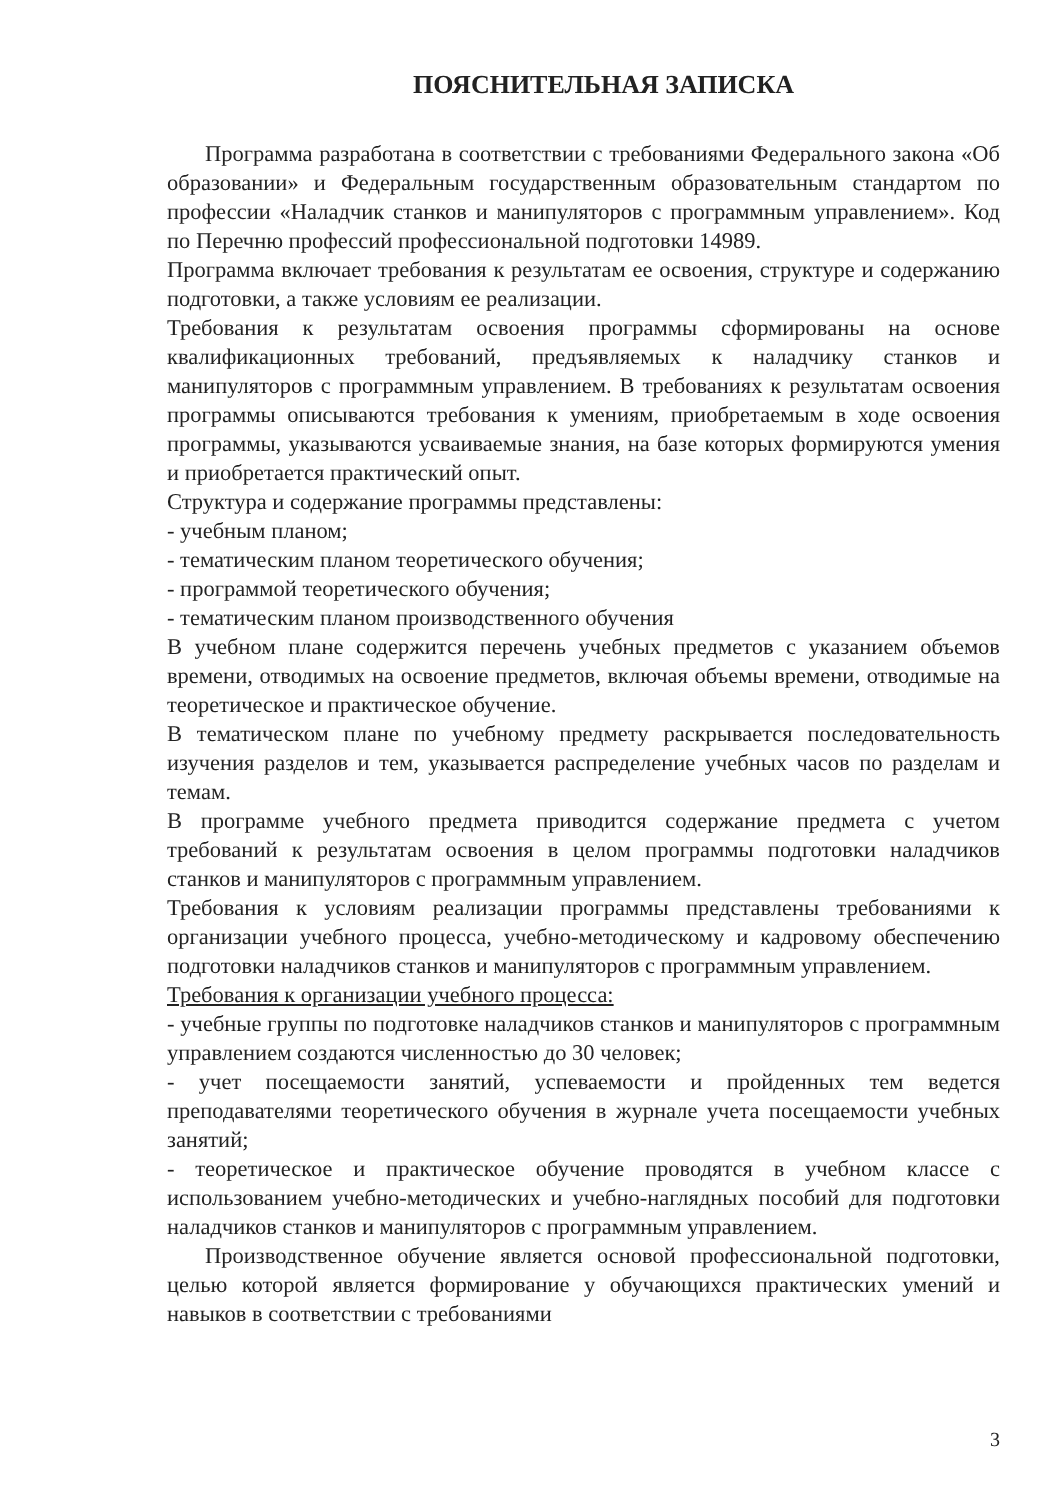ПОЯСНИТЕЛЬНАЯ ЗАПИСКА
Программа разработана в соответствии с требованиями Федерального закона «Об образовании» и Федеральным государственным образовательным стандартом по профессии «Наладчик станков и манипуляторов с программным управлением». Код по Перечню профессий профессиональной подготовки 14989.
Программа включает требования к результатам ее освоения, структуре и содержанию подготовки, а также условиям ее реализации.
Требования к результатам освоения программы сформированы на основе квалификационных требований, предъявляемых к наладчику станков и манипуляторов с программным управлением. В требованиях к результатам освоения программы описываются требования к умениям, приобретаемым в ходе освоения программы, указываются усваиваемые знания, на базе которых формируются умения и приобретается практический опыт.
Структура и содержание программы представлены:
- учебным планом;
- тематическим планом теоретического обучения;
- программой теоретического обучения;
- тематическим планом производственного обучения
В учебном плане содержится перечень учебных предметов с указанием объемов времени, отводимых на освоение предметов, включая объемы времени, отводимые на теоретическое и практическое обучение.
В тематическом плане по учебному предмету раскрывается последовательность изучения разделов и тем, указывается распределение учебных часов по разделам и темам.
В программе учебного предмета приводится содержание предмета с учетом требований к результатам освоения в целом программы подготовки наладчиков станков и манипуляторов с программным управлением.
Требования к условиям реализации программы представлены требованиями к организации учебного процесса, учебно-методическому и кадровому обеспечению подготовки наладчиков станков и манипуляторов с программным управлением.
Требования к организации учебного процесса:
- учебные группы по подготовке наладчиков станков и манипуляторов с программным управлением создаются численностью до 30 человек;
- учет посещаемости занятий, успеваемости и пройденных тем ведется преподавателями теоретического обучения в журнале учета посещаемости учебных занятий;
- теоретическое и практическое обучение проводятся в учебном классе с использованием учебно-методических и учебно-наглядных пособий для подготовки наладчиков станков и манипуляторов с программным управлением.
Производственное обучение является основой профессиональной подготовки, целью которой является формирование у обучающихся практических умений и навыков в соответствии с требованиями
3